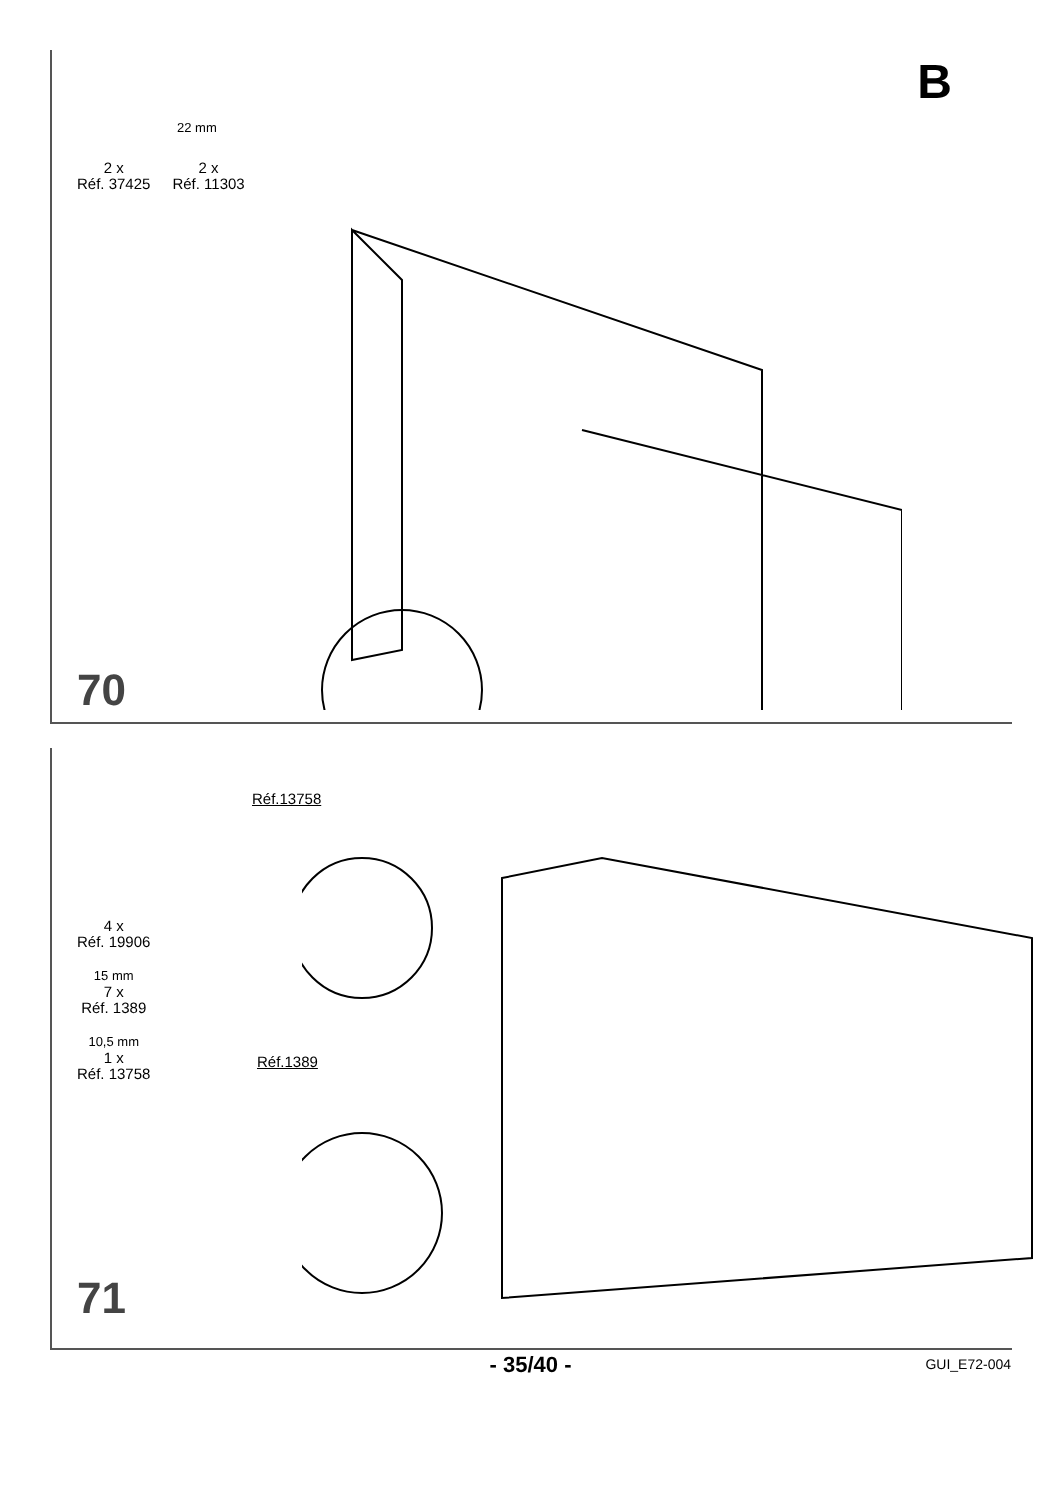2 x
Réf. 37425
2 x
Réf. 11303
22 mm
B
70
4 x
Réf. 19906
15 mm
7 x
Réf. 1389
10,5 mm
1 x
Réf. 13758
Réf.13758
Réf.1389
71
- 35/40 -
GUI_E72-004